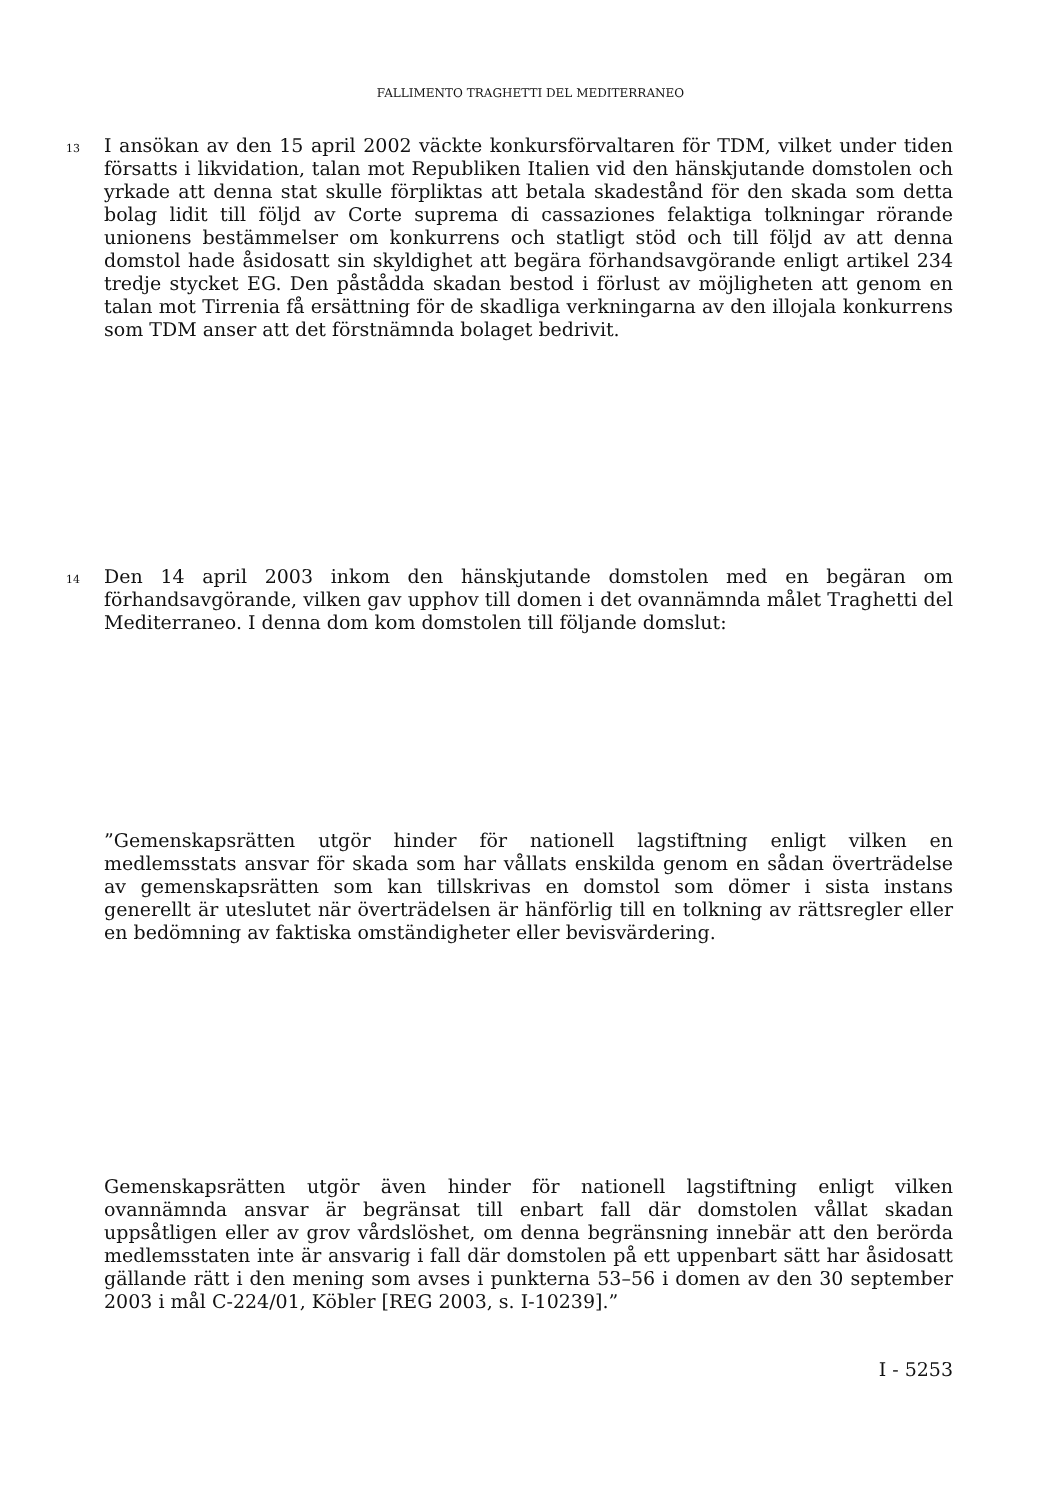FALLIMENTO TRAGHETTI DEL MEDITERRANEO
13 I ansökan av den 15 april 2002 väckte konkursförvaltaren för TDM, vilket under tiden försatts i likvidation, talan mot Republiken Italien vid den hänskjutande domstolen och yrkade att denna stat skulle förpliktas att betala skadestånd för den skada som detta bolag lidit till följd av Corte suprema di cassaziones felaktiga tolkningar rörande unionens bestämmelser om konkurrens och statligt stöd och till följd av att denna domstol hade åsidosatt sin skyldighet att begära förhandsavgörande enligt artikel 234 tredje stycket EG. Den påstådda skadan bestod i förlust av möjligheten att genom en talan mot Tirrenia få ersättning för de skadliga verkningarna av den illojala konkurrens som TDM anser att det förstnämnda bolaget bedrivit.
14 Den 14 april 2003 inkom den hänskjutande domstolen med en begäran om förhandsavgörande, vilken gav upphov till domen i det ovannämnda målet Traghetti del Mediterraneo. I denna dom kom domstolen till följande domslut:
”Gemenskapsrätten utgör hinder för nationell lagstiftning enligt vilken en medlemsstats ansvar för skada som har vållats enskilda genom en sådan överträdelse av gemenskapsrätten som kan tillskrivas en domstol som dömer i sista instans generellt är uteslutet när överträdelsen är hänförlig till en tolkning av rättsregler eller en bedömning av faktiska omständigheter eller bevisvärdering.
Gemenskapsrätten utgör även hinder för nationell lagstiftning enligt vilken ovannämnda ansvar är begränsat till enbart fall där domstolen vållat skadan uppsåtligen eller av grov vårdslöshet, om denna begränsning innebär att den berörda medlemsstaten inte är ansvarig i fall där domstolen på ett uppenbart sätt har åsidosatt gällande rätt i den mening som avses i punkterna 53–56 i domen av den 30 september 2003 i mål C-224/01, Köbler [REG 2003, s. I-10239].”
I - 5253